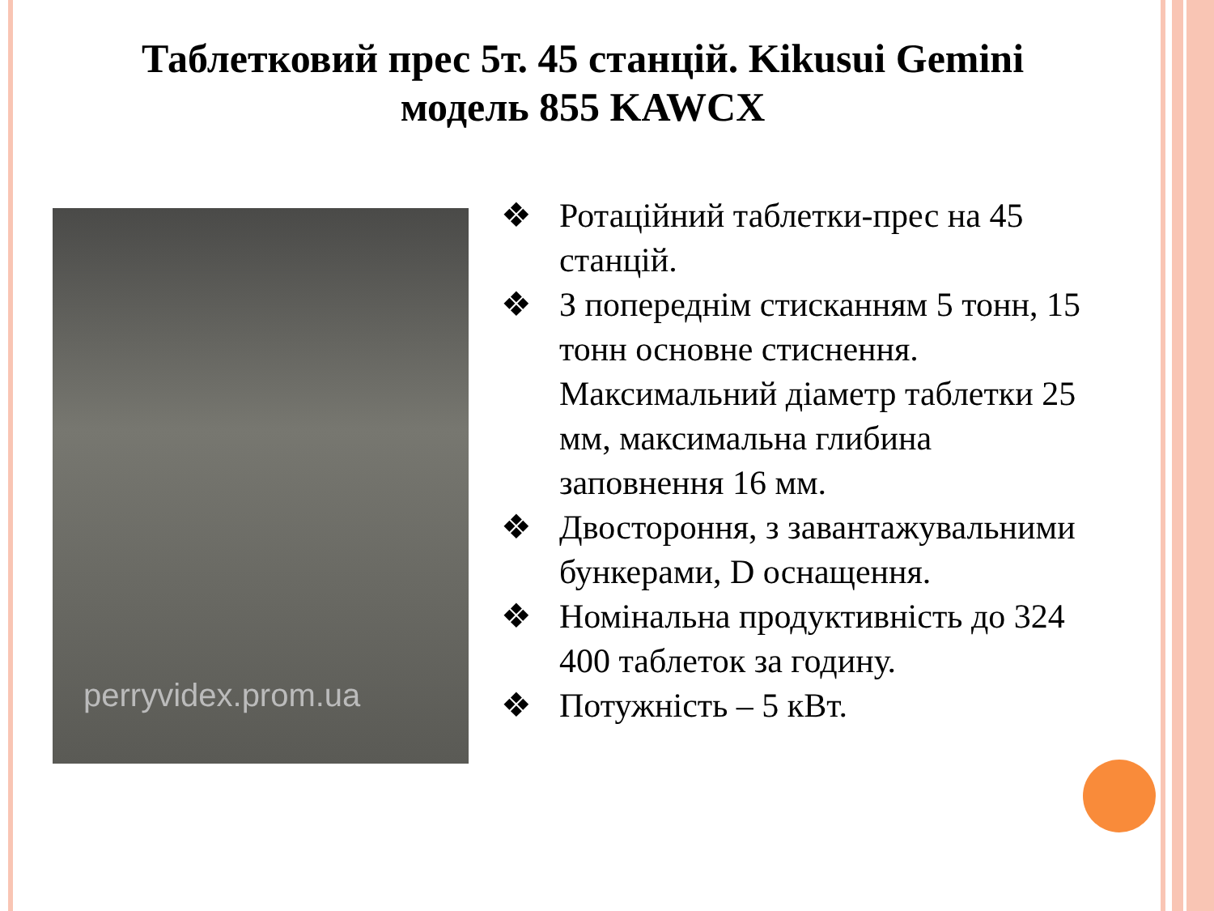Таблетковий прес 5т. 45 станцій. Kikusui Gemini
модель 855 KAWCX
perryvidex.prom.ua
❖ Ротаційний таблетки-прес на 45 станцій.
❖ З попереднім стисканням 5 тонн, 15 тонн основне стиснення. Максимальний діаметр таблетки 25 мм, максимальна глибина заповнення 16 мм.
❖ Двостороння, з завантажувальними бункерами, D оснащення.
❖ Номінальна продуктивність до 324 400 таблеток за годину.
❖ Потужність – 5 кВт.